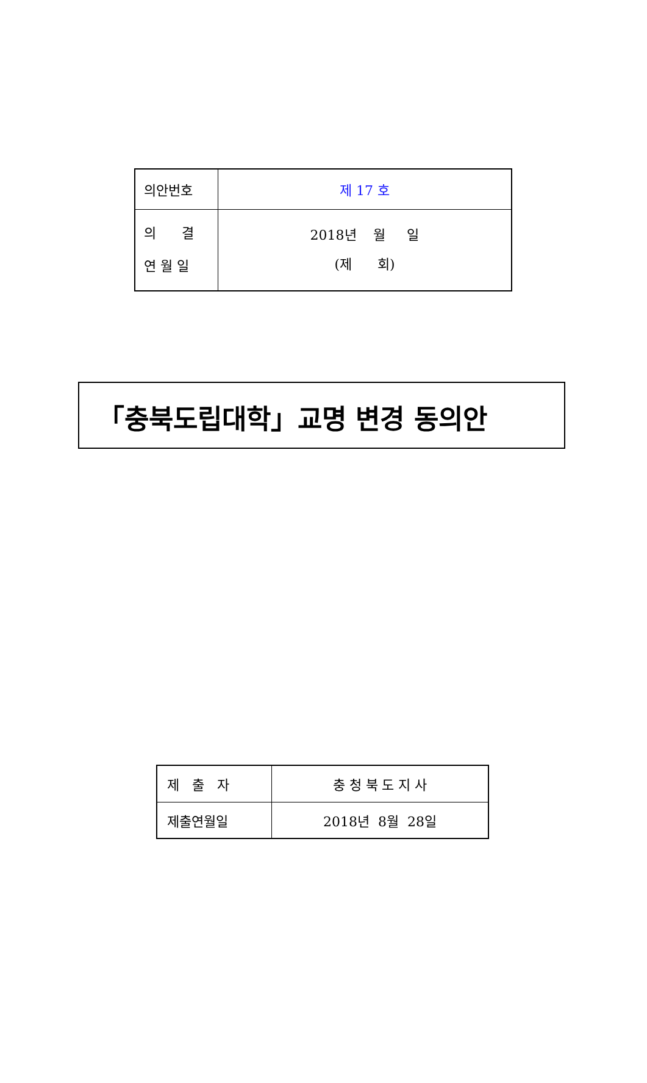| 의안번호 | 제 17 호 |
| 의 결 연 월 일 | 2018년 월 일 (제 회) |
「충북도립대학」교명 변경 동의안
| 제 출 자 | 충 청 북 도 지 사 |
| 제출연월일 | 2018년 8월 28일 |